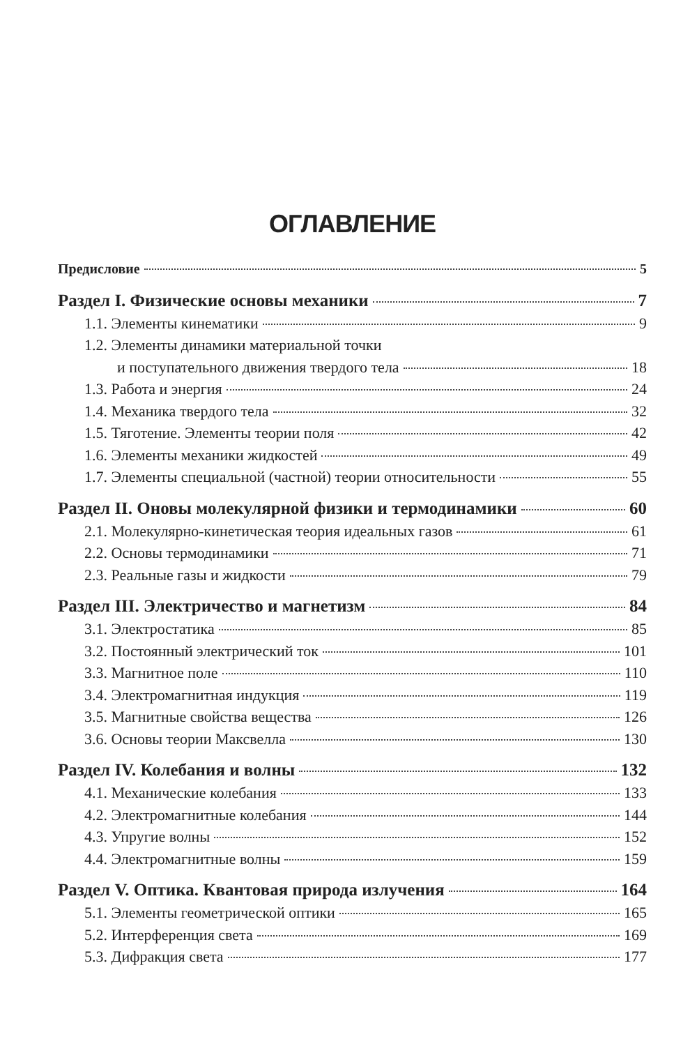ОГЛАВЛЕНИЕ
Предисловие 5
Раздел I. Физические основы механики 7
1.1. Элементы кинематики 9
1.2. Элементы динамики материальной точки
и поступательного движения твердого тела 18
1.3. Работа и энергия 24
1.4. Механика твердого тела 32
1.5. Тяготение. Элементы теории поля 42
1.6. Элементы механики жидкостей 49
1.7. Элементы специальной (частной) теории относительности 55
Раздел II. Оновы молекулярной физики и термодинамики 60
2.1. Молекулярно-кинетическая теория идеальных газов 61
2.2. Основы термодинамики 71
2.3. Реальные газы и жидкости 79
Раздел III. Электричество и магнетизм 84
3.1. Электростатика 85
3.2. Постоянный электрический ток 101
3.3. Магнитное поле 110
3.4. Электромагнитная индукция 119
3.5. Магнитные свойства вещества 126
3.6. Основы теории Максвелла 130
Раздел IV. Колебания и волны 132
4.1. Механические колебания 133
4.2. Электромагнитные колебания 144
4.3. Упругие волны 152
4.4. Электромагнитные волны 159
Раздел V. Оптика. Квантовая природа излучения 164
5.1. Элементы геометрической оптики 165
5.2. Интерференция света 169
5.3. Дифракция света 177